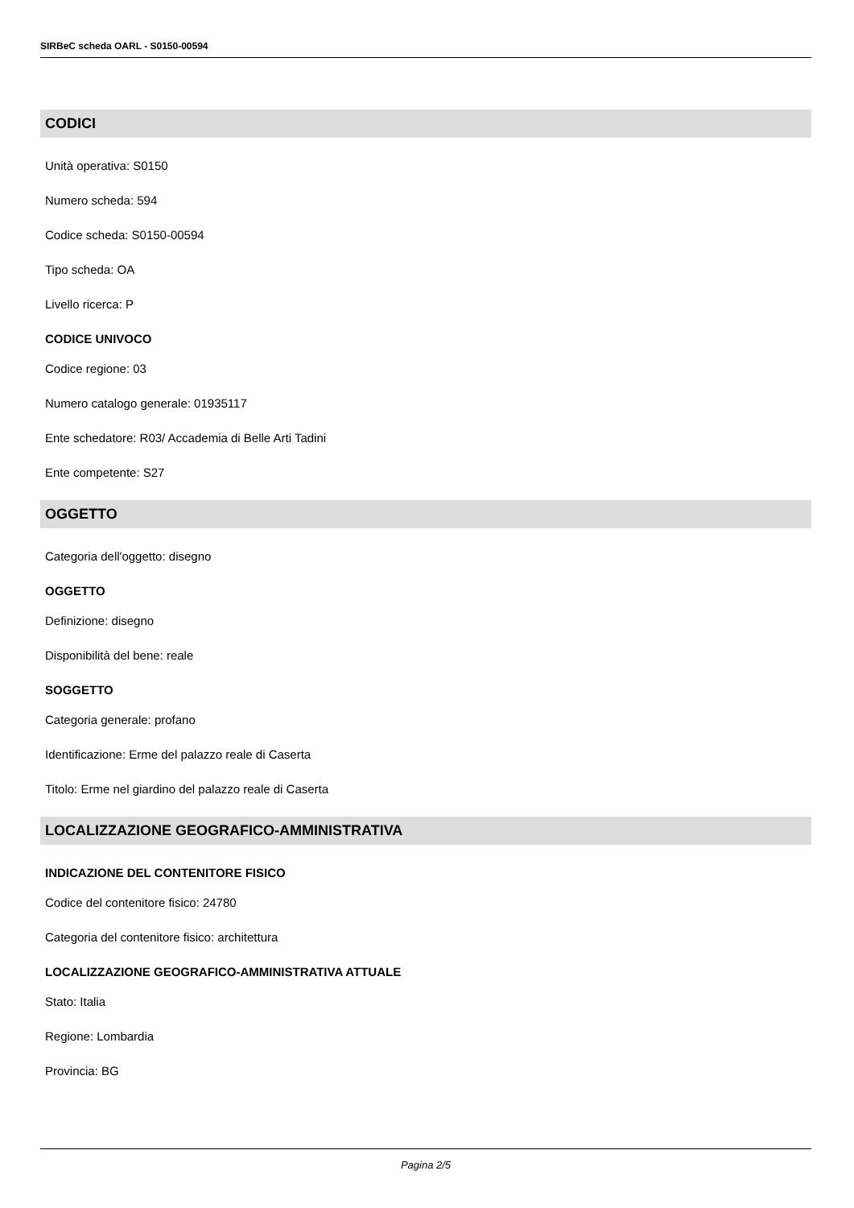SIRBeC scheda OARL - S0150-00594
CODICI
Unità operativa: S0150
Numero scheda: 594
Codice scheda: S0150-00594
Tipo scheda: OA
Livello ricerca: P
CODICE UNIVOCO
Codice regione: 03
Numero catalogo generale: 01935117
Ente schedatore: R03/ Accademia di Belle Arti Tadini
Ente competente: S27
OGGETTO
Categoria dell'oggetto: disegno
OGGETTO
Definizione: disegno
Disponibilità del bene: reale
SOGGETTO
Categoria generale: profano
Identificazione: Erme del palazzo reale di Caserta
Titolo: Erme nel giardino del palazzo reale di Caserta
LOCALIZZAZIONE GEOGRAFICO-AMMINISTRATIVA
INDICAZIONE DEL CONTENITORE FISICO
Codice del contenitore fisico: 24780
Categoria del contenitore fisico: architettura
LOCALIZZAZIONE GEOGRAFICO-AMMINISTRATIVA ATTUALE
Stato: Italia
Regione: Lombardia
Provincia: BG
Pagina 2/5